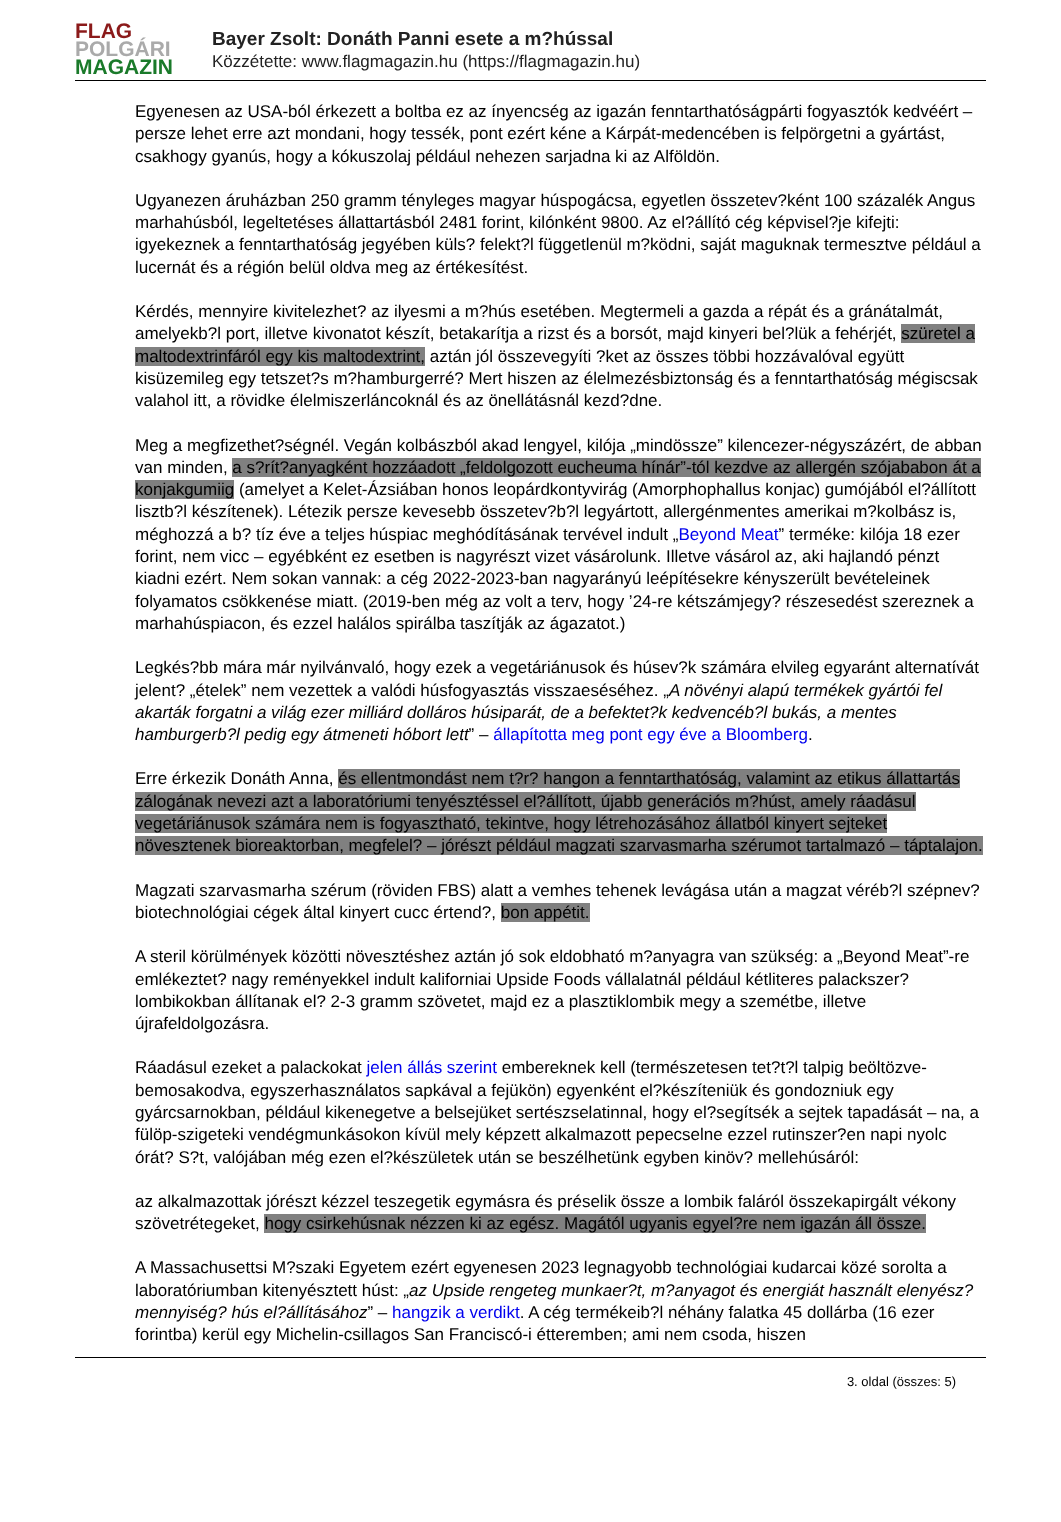FLAG
POLGÁRI
MAGAZIN
Bayer Zsolt: Donáth Panni esete a m?hússal
Közzétette: www.flagmagazin.hu (https://flagmagazin.hu)
Egyenesen az USA-ból érkezett a boltba ez az ínyencség az igazán fenntarthatóságpárti fogyasztók kedvéért – persze lehet erre azt mondani, hogy tessék, pont ezért kéne a Kárpát-medencében is felpörgetni a gyártást, csakhogy gyanús, hogy a kókuszolaj például nehezen sarjadna ki az Alföldön.
Ugyanezen áruházban 250 gramm tényleges magyar húspogácsa, egyetlen összetev?ként 100 százalék Angus marhahúsból, legeltetéses állattartásból 2481 forint, kilónként 9800. Az el?állító cég képvisel?je kifejti: igyekeznek a fenntarthatóság jegyében küls? felekt?l függetlenül m?ködni, saját maguknak termesztve például a lucernát és a régión belül oldva meg az értékesítést.
Kérdés, mennyire kivitelezhet? az ilyesmi a m?hús esetében. Megtermeli a gazda a répát és a gránátalmát, amelyekb?l port, illetve kivonatot készít, betakarítja a rizst és a borsót, majd kinyeri bel?lük a fehérjét, szüretel a maltodextrinfáról egy kis maltodextrint, aztán jól összevegyíti ?ket az összes többi hozzávalóval együtt kisüzemileg egy tetszet?s m?hamburgerré? Mert hiszen az élelmezésbiztonság és a fenntarthatóság mégiscsak valahol itt, a rövidke élelmiszerláncoknál és az önellátásnál kezd?dne.
Meg a megfizethet?ségnél. Vegán kolbászból akad lengyel, kilója „mindössze” kilencezer-négyszázért, de abban van minden, a s?rít?anyagként hozzáadott „feldolgozott eucheuma hínár”-tól kezdve az allergén szójababon át a konjakgumiig (amelyet a Kelet-Ázsiában honos leopárdkontyvirág (Amorphophallus konjac) gumójából el?állított lisztb?l készítenek). Létezik persze kevesebb összetev?b?l legyártott, allergénmentes amerikai m?kolbász is, méghozzá a b? tíz éve a teljes húspiac meghódításának tervével indult „Beyond Meat” terméke: kilója 18 ezer forint, nem vicc – egyébként ez esetben is nagyrészt vizet vásárolunk. Illetve vásárol az, aki hajlandó pénzt kiadni ezért. Nem sokan vannak: a cég 2022-2023-ban nagyarányú leépítésekre kényszerült bevételeinek folyamatos csökkenése miatt. (2019-ben még az volt a terv, hogy ’24-re kétszámjegy? részesedést szereznek a marhahúspiacon, és ezzel halálos spirálba taszítják az ágazatot.)
Legkés?bb mára már nyilvánvaló, hogy ezek a vegetáriánusok és húsev?k számára elvileg egyaránt alternatívát jelent? „ételek” nem vezettek a valódi húsfogyasztás visszaeséséhez. „A növényi alapú termékek gyártói fel akarták forgatni a világ ezer milliárd dolláros húsiparát, de a befektet?k kedvencéb?l bukás, a mentes hamburgerb?l pedig egy átmeneti hóbort lett” – állapította meg pont egy éve a Bloomberg.
Erre érkezik Donáth Anna, és ellentmondást nem t?r? hangon a fenntarthatóság, valamint az etikus állattartás zálogának nevezi azt a laboratóriumi tenyésztéssel el?állított, újabb generációs m?húst, amely ráadásul vegetáriánusok számára nem is fogyasztható, tekintve, hogy létrehozásához állatból kinyert sejteket növesztenek bioreaktorban, megfelel? – jórészt például magzati szarvasmarha szérumot tartalmazó – táptalajon.
Magzati szarvasmarha szérum (röviden FBS) alatt a vemhes tehenek levágása után a magzat véréb?l szépnev? biotechnológiai cégek által kinyert cucc értend?, bon appétit.
A steril körülmények közötti növesztéshez aztán jó sok eldobható m?anyagra van szükség: a „Beyond Meat”-re emlékeztet? nagy reményekkel indult kaliforniai Upside Foods vállalatnál például kétliteres palackszer? lombikokban állítanak el? 2-3 gramm szövetet, majd ez a plasztiklombik megy a szemétbe, illetve újrafeldolgozásra.
Ráadásul ezeket a palackokat jelen állás szerint embereknek kell (természetesen tet?t?l talpig beöltözve-bemosakodva, egyszerhasználatos sapkával a fejükön) egyenként el?készíteniük és gondozniuk egy gyárcsarnokban, például kikenegetve a belsejüket sertészselatinnal, hogy el?segítsék a sejtek tapadását – na, a fülöp-szigeteki vendégmunkásokon kívül mely képzett alkalmazott pepecselne ezzel rutinszer?en napi nyolc órát? S?t, valójában még ezen el?készületek után se beszélhetünk egyben kinöv? mellehúsáról:
az alkalmazottak jórészt kézzel teszegetik egymásra és préselik össze a lombik faláról összekapirgált vékony szövetrétegeket, hogy csirkehúsnak nézzen ki az egész. Magától ugyanis egyel?re nem igazán áll össze.
A Massachusettsi M?szaki Egyetem ezért egyenesen 2023 legnagyobb technológiai kudarcai közé sorolta a laboratóriumban kitenyésztett húst: „az Upside rengeteg munkaer?t, m?anyagot és energiát használt elenyész? mennyiség? hús el?állításához” – hangzik a verdikt. A cég termékeib?l néhány falatka 45 dollárba (16 ezer forintba) kerül egy Michelin-csillagos San Franciscó-i étteremben; ami nem csoda, hiszen
3. oldal (összes: 5)